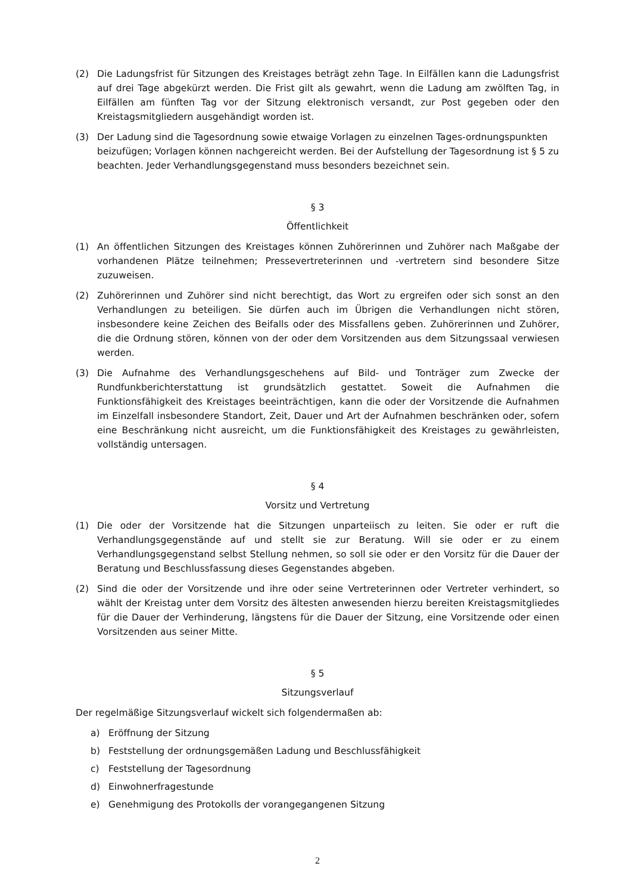(2) Die Ladungsfrist für Sitzungen des Kreistages beträgt zehn Tage. In Eilfällen kann die Ladungsfrist auf drei Tage abgekürzt werden. Die Frist gilt als gewahrt, wenn die Ladung am zwölften Tag, in Eilfällen am fünften Tag vor der Sitzung elektronisch versandt, zur Post gegeben oder den Kreistagsmitgliedern ausgehändigt worden ist.
(3) Der Ladung sind die Tagesordnung sowie etwaige Vorlagen zu einzelnen Tages-ordnungspunkten beizufügen; Vorlagen können nachgereicht werden. Bei der Aufstellung der Tagesordnung ist § 5 zu beachten. Jeder Verhandlungsgegenstand muss besonders bezeichnet sein.
§ 3
Öffentlichkeit
(1) An öffentlichen Sitzungen des Kreistages können Zuhörerinnen und Zuhörer nach Maßgabe der vorhandenen Plätze teilnehmen; Pressevertreterinnen und -vertretern sind besondere Sitze zuzuweisen.
(2) Zuhörerinnen und Zuhörer sind nicht berechtigt, das Wort zu ergreifen oder sich sonst an den Verhandlungen zu beteiligen. Sie dürfen auch im Übrigen die Verhandlungen nicht stören, insbesondere keine Zeichen des Beifalls oder des Missfallens geben. Zuhörerinnen und Zuhörer, die die Ordnung stören, können von der oder dem Vorsitzenden aus dem Sitzungssaal verwiesen werden.
(3) Die Aufnahme des Verhandlungsgeschehens auf Bild- und Tonträger zum Zwecke der Rundfunkberichterstattung ist grundsätzlich gestattet. Soweit die Aufnahmen die Funktionsfähigkeit des Kreistages beeinträchtigen, kann die oder der Vorsitzende die Aufnahmen im Einzelfall insbesondere Standort, Zeit, Dauer und Art der Aufnahmen beschränken oder, sofern eine Beschränkung nicht ausreicht, um die Funktionsfähigkeit des Kreistages zu gewährleisten, vollständig untersagen.
§ 4
Vorsitz und Vertretung
(1) Die oder der Vorsitzende hat die Sitzungen unparteiisch zu leiten. Sie oder er ruft die Verhandlungsgegenstände auf und stellt sie zur Beratung. Will sie oder er zu einem Verhandlungsgegenstand selbst Stellung nehmen, so soll sie oder er den Vorsitz für die Dauer der Beratung und Beschlussfassung dieses Gegenstandes abgeben.
(2) Sind die oder der Vorsitzende und ihre oder seine Vertreterinnen oder Vertreter verhindert, so wählt der Kreistag unter dem Vorsitz des ältesten anwesenden hierzu bereiten Kreistagsmitgliedes für die Dauer der Verhinderung, längstens für die Dauer der Sitzung, eine Vorsitzende oder einen Vorsitzenden aus seiner Mitte.
§ 5
Sitzungsverlauf
Der regelmäßige Sitzungsverlauf wickelt sich folgendermaßen ab:
a) Eröffnung der Sitzung
b) Feststellung der ordnungsgemäßen Ladung und Beschlussfähigkeit
c) Feststellung der Tagesordnung
d) Einwohnerfragestunde
e) Genehmigung des Protokolls der vorangegangenen Sitzung
2